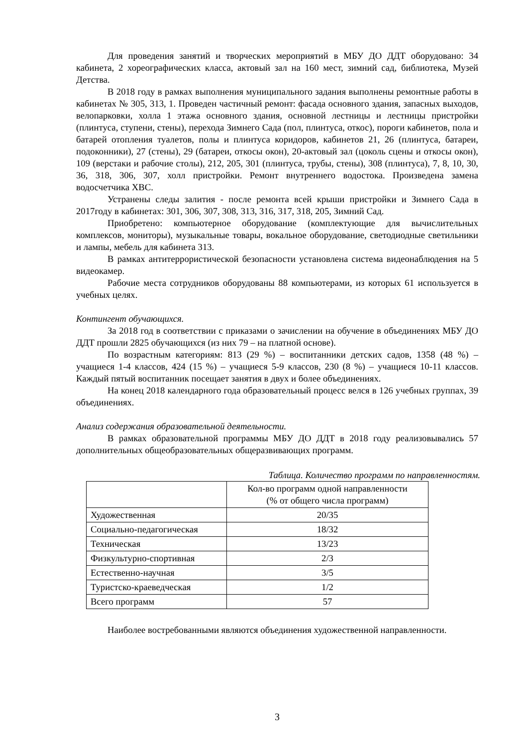Для проведения занятий и творческих мероприятий в МБУ ДО ДДТ оборудовано: 34 кабинета, 2 хореографических класса, актовый зал на 160 мест, зимний сад, библиотека, Музей Детства.
В 2018 году в рамках выполнения муниципального задания выполнены ремонтные работы в кабинетах № 305, 313, 1. Проведен частичный ремонт: фасада основного здания, запасных выходов, велопарковки, холла 1 этажа основного здания, основной лестницы и лестницы пристройки (плинтуса, ступени, стены), перехода Зимнего Сада (пол, плинтуса, откос), пороги кабинетов, пола и батарей отопления туалетов, полы и плинтуса коридоров, кабинетов 21, 26 (плинтуса, батареи, подоконники), 27 (стены), 29 (батареи, откосы окон), 20-актовый зал (цоколь сцены и откосы окон), 109 (верстаки и рабочие столы), 212, 205, 301 (плинтуса, трубы, стены), 308 (плинтуса), 7, 8, 10, 30, 36, 318, 306, 307, холл пристройки. Ремонт внутреннего водостока. Произведена замена водосчетчика ХВС.
Устранены следы залития - после ремонта всей крыши пристройки и Зимнего Сада в 2017году в кабинетах: 301, 306, 307, 308, 313, 316, 317, 318, 205, Зимний Сад.
Приобретено: компьютерное оборудование (комплектующие для вычислительных комплексов, мониторы), музыкальные товары, вокальное оборудование, светодиодные светильники и лампы, мебель для кабинета 313.
В рамках антитеррористической безопасности установлена система видеонаблюдения на 5 видеокамер.
Рабочие места сотрудников оборудованы 88 компьютерами, из которых 61 используется в учебных целях.
Контингент обучающихся.
За 2018 год в соответствии с приказами о зачислении на обучение в объединениях МБУ ДО ДДТ прошли 2825 обучающихся (из них 79 – на платной основе).
По возрастным категориям: 813 (29 %) – воспитанники детских садов, 1358 (48 %) – учащиеся 1-4 классов, 424 (15 %) – учащиеся 5-9 классов, 230 (8 %) – учащиеся 10-11 классов. Каждый пятый воспитанник посещает занятия в двух и более объединениях.
На конец 2018 календарного года образовательный процесс велся в 126 учебных группах, 39 объединениях.
Анализ содержания образовательной деятельности.
В рамках образовательной программы МБУ ДО ДДТ в 2018 году реализовывались 57 дополнительных общеобразовательных общеразвивающих программ.
Таблица. Количество программ по направленностям.
| | Кол-во программ одной направленности (% от общего числа программ) |
| --- | --- |
| Художественная | 20/35 |
| Социально-педагогическая | 18/32 |
| Техническая | 13/23 |
| Физкультурно-спортивная | 2/3 |
| Естественно-научная | 3/5 |
| Туристско-краеведческая | 1/2 |
| Всего программ | 57 |
Наиболее востребованными являются объединения художественной направленности.
3